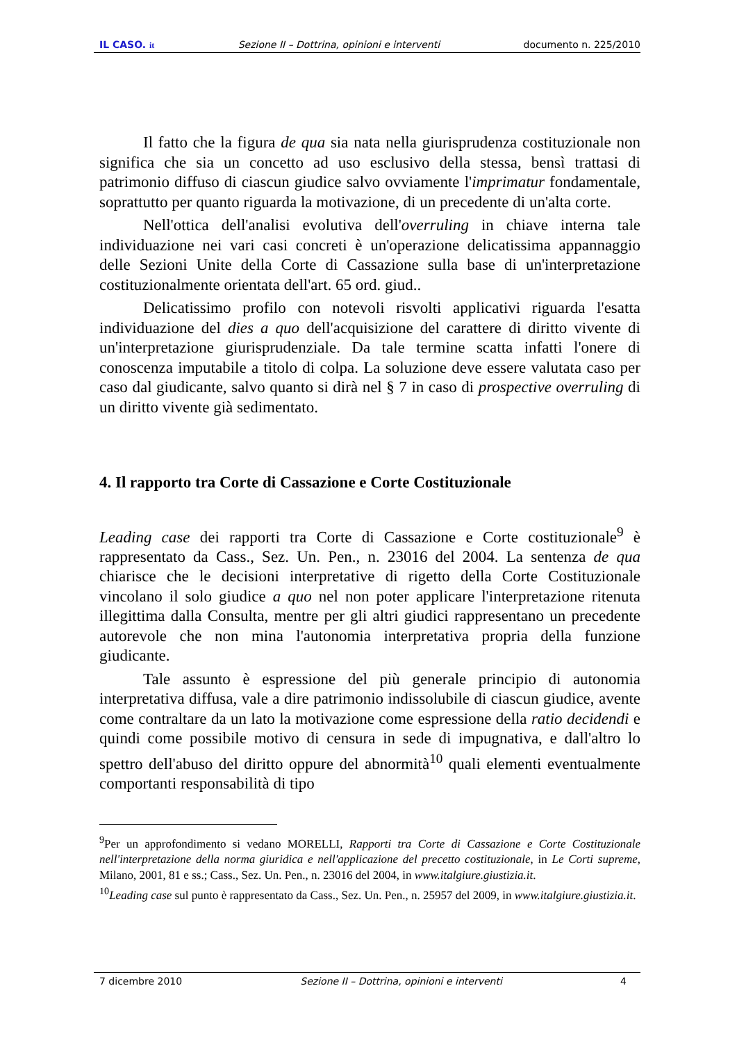IL CASO. it Sezione II – Dottrina, opinioni e interventi documento n. 225/2010
Il fatto che la figura de qua sia nata nella giurisprudenza costituzionale non significa che sia un concetto ad uso esclusivo della stessa, bensì trattasi di patrimonio diffuso di ciascun giudice salvo ovviamente l'imprimatur fondamentale, soprattutto per quanto riguarda la motivazione, di un precedente di un'alta corte.
Nell'ottica dell'analisi evolutiva dell'overruling in chiave interna tale individuazione nei vari casi concreti è un'operazione delicatissima appannaggio delle Sezioni Unite della Corte di Cassazione sulla base di un'interpretazione costituzionalmente orientata dell'art. 65 ord. giud..
Delicatissimo profilo con notevoli risvolti applicativi riguarda l'esatta individuazione del dies a quo dell'acquisizione del carattere di diritto vivente di un'interpretazione giurisprudenziale. Da tale termine scatta infatti l'onere di conoscenza imputabile a titolo di colpa. La soluzione deve essere valutata caso per caso dal giudicante, salvo quanto si dirà nel § 7 in caso di prospective overruling di un diritto vivente già sedimentato.
4. Il rapporto tra Corte di Cassazione e Corte Costituzionale
Leading case dei rapporti tra Corte di Cassazione e Corte costituzionale<sup>9</sup> è rappresentato da Cass., Sez. Un. Pen., n. 23016 del 2004. La sentenza de qua chiarisce che le decisioni interpretative di rigetto della Corte Costituzionale vincolano il solo giudice a quo nel non poter applicare l'interpretazione ritenuta illegittima dalla Consulta, mentre per gli altri giudici rappresentano un precedente autorevole che non mina l'autonomia interpretativa propria della funzione giudicante.
Tale assunto è espressione del più generale principio di autonomia interpretativa diffusa, vale a dire patrimonio indissolubile di ciascun giudice, avente come contraltare da un lato la motivazione come espressione della ratio decidendi e quindi come possibile motivo di censura in sede di impugnativa, e dall'altro lo spettro dell'abuso del diritto oppure del abnormità<sup>10</sup> quali elementi eventualmente comportanti responsabilità di tipo
<sup>9</sup> Per un approfondimento si vedano MORELLI, Rapporti tra Corte di Cassazione e Corte Costituzionale nell'interpretazione della norma giuridica e nell'applicazione del precetto costituzionale, in Le Corti supreme, Milano, 2001, 81 e ss.; Cass., Sez. Un. Pen., n. 23016 del 2004, in www.italgiure.giustizia.it.
<sup>10</sup> Leading case sul punto è rappresentato da Cass., Sez. Un. Pen., n. 25957 del 2009, in www.italgiure.giustizia.it.
7 dicembre 2010 Sezione II – Dottrina, opinioni e interventi 4